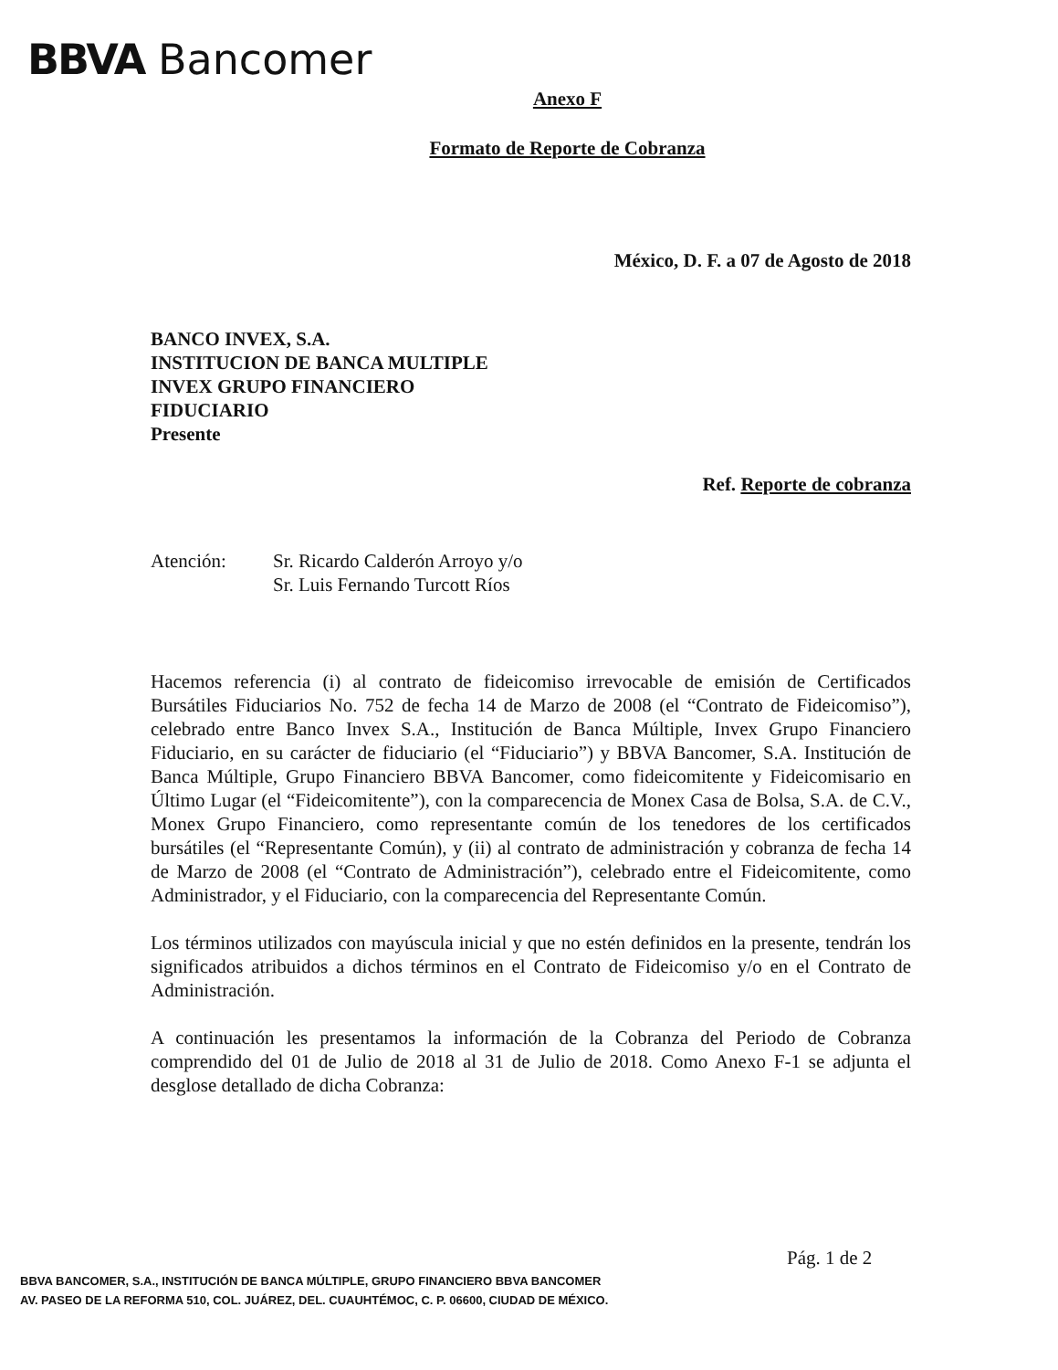BBVA Bancomer
Anexo F
Formato de Reporte de Cobranza
México, D. F. a 07 de Agosto de 2018
BANCO INVEX, S.A.
INSTITUCION DE BANCA MULTIPLE
INVEX GRUPO FINANCIERO
FIDUCIARIO
Presente
Ref. Reporte de cobranza
Atención: Sr. Ricardo Calderón Arroyo y/o
Sr. Luis Fernando Turcott Ríos
Hacemos referencia (i) al contrato de fideicomiso irrevocable de emisión de Certificados Bursátiles Fiduciarios No. 752 de fecha 14 de Marzo de 2008 (el “Contrato de Fideicomiso”), celebrado entre Banco Invex S.A., Institución de Banca Múltiple, Invex Grupo Financiero Fiduciario, en su carácter de fiduciario (el “Fiduciario”) y BBVA Bancomer, S.A. Institución de Banca Múltiple, Grupo Financiero BBVA Bancomer, como fideicomitente y Fideicomisario en Último Lugar (el “Fideicomitente”), con la comparecencia de Monex Casa de Bolsa, S.A. de C.V., Monex Grupo Financiero, como representante común de los tenedores de los certificados bursátiles (el “Representante Común), y (ii) al contrato de administración y cobranza de fecha 14 de Marzo de 2008 (el “Contrato de Administración”), celebrado entre el Fideicomitente, como Administrador, y el Fiduciario, con la comparecencia del Representante Común.
Los términos utilizados con mayúscula inicial y que no estén definidos en la presente, tendrán los significados atribuidos a dichos términos en el Contrato de Fideicomiso y/o en el Contrato de Administración.
A continuación les presentamos la información de la Cobranza del Periodo de Cobranza comprendido del 01 de Julio de 2018 al 31 de Julio de 2018. Como Anexo F-1 se adjunta el desglose detallado de dicha Cobranza:
Pág. 1 de 2
BBVA BANCOMER, S.A., INSTITUCIÓN DE BANCA MÚLTIPLE, GRUPO FINANCIERO BBVA BANCOMER
AV. PASEO DE LA REFORMA 510, COL. JUÁREZ, DEL. CUAUHTÉMOC, C. P. 06600, CIUDAD DE MÉXICO.